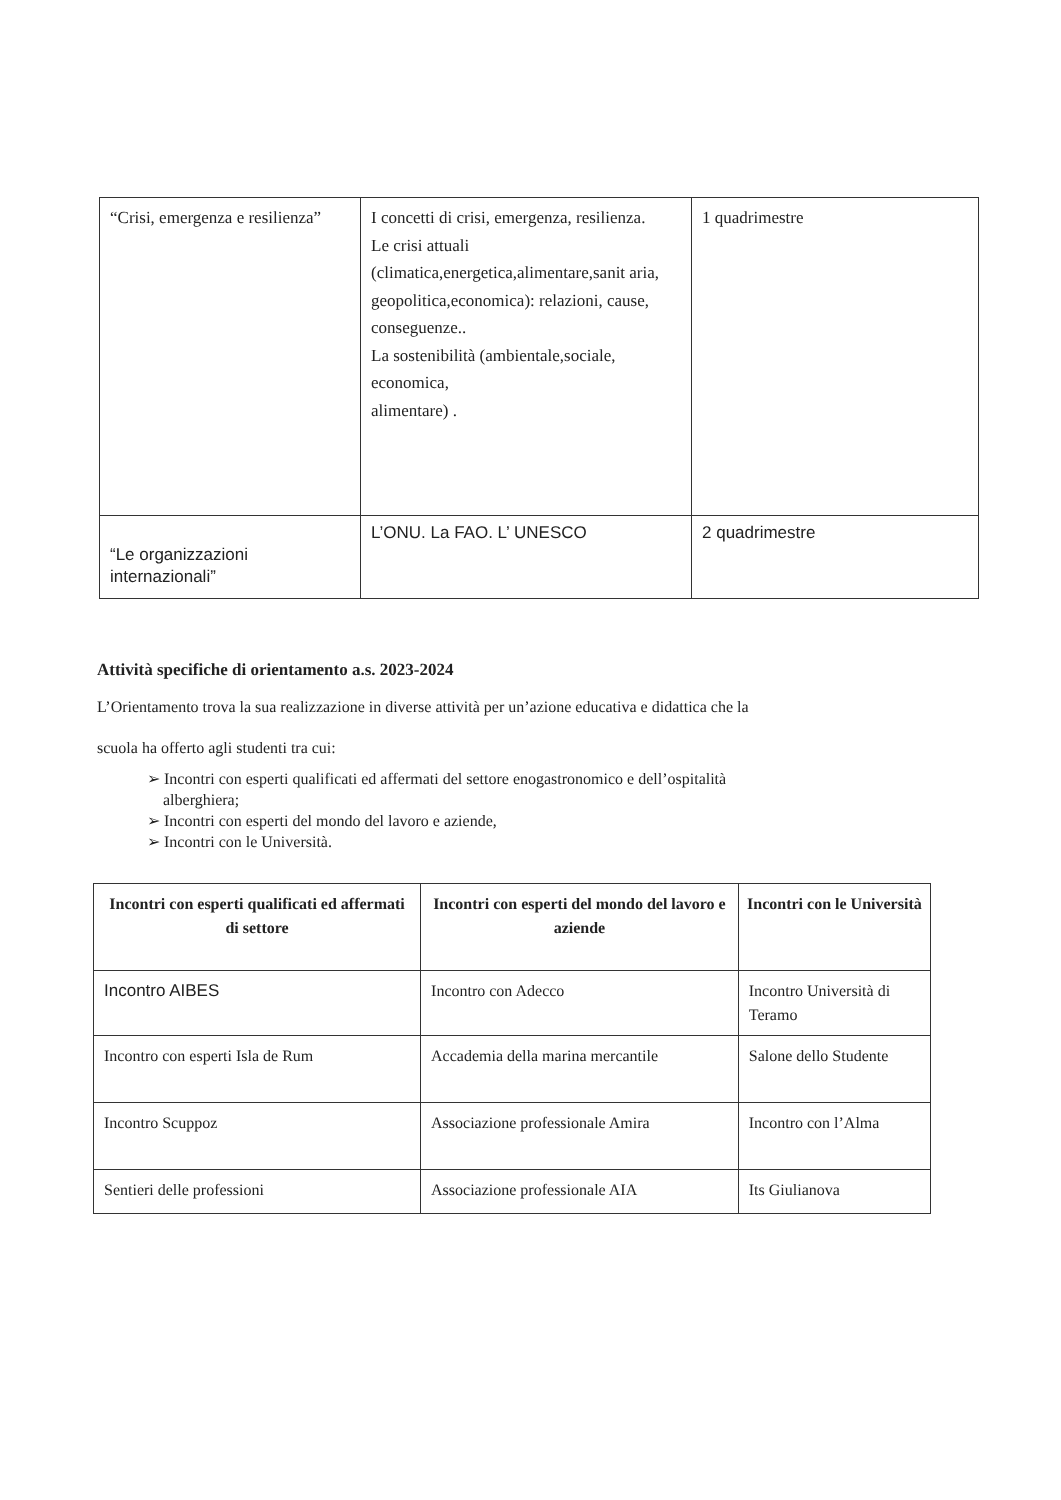| “Crisi, emergenza e resilienza” | I concetti di crisi, emergenza, resilienza. Le crisi attuali (climatica,energetica,alimentare,sanit aria, geopolitica,economica): relazioni, cause, conseguenze.. La sostenibilità (ambientale,sociale, economica, alimentare) . | 1 quadrimestre |
| “Le organizzazioni internazionali” | L’ONU. La FAO. L’ UNESCO | 2 quadrimestre |
Attività specifiche di orientamento a.s. 2023-2024
L’Orientamento trova la sua realizzazione in diverse attività per un’azione educativa e didattica che la
scuola ha offerto agli studenti tra cui:
➢ Incontri con esperti qualificati ed affermati del settore enogastronomico e dell’ospitalità
alberghiera;
➢ Incontri con esperti del mondo del lavoro e aziende,
➢ Incontri con le Università.
| Incontri con esperti qualificati ed affermati di settore | Incontri con esperti del mondo del lavoro e aziende | Incontri con le Università |
| --- | --- | --- |
| Incontro AIBES | Incontro con Adecco | Incontro Università di Teramo |
| Incontro con esperti Isla de Rum | Accademia della marina mercantile | Salone dello Studente |
| Incontro Scuppoz | Associazione professionale Amira | Incontro con l’Alma |
| Sentieri delle professioni | Associazione professionale AIA | Its Giulianova |